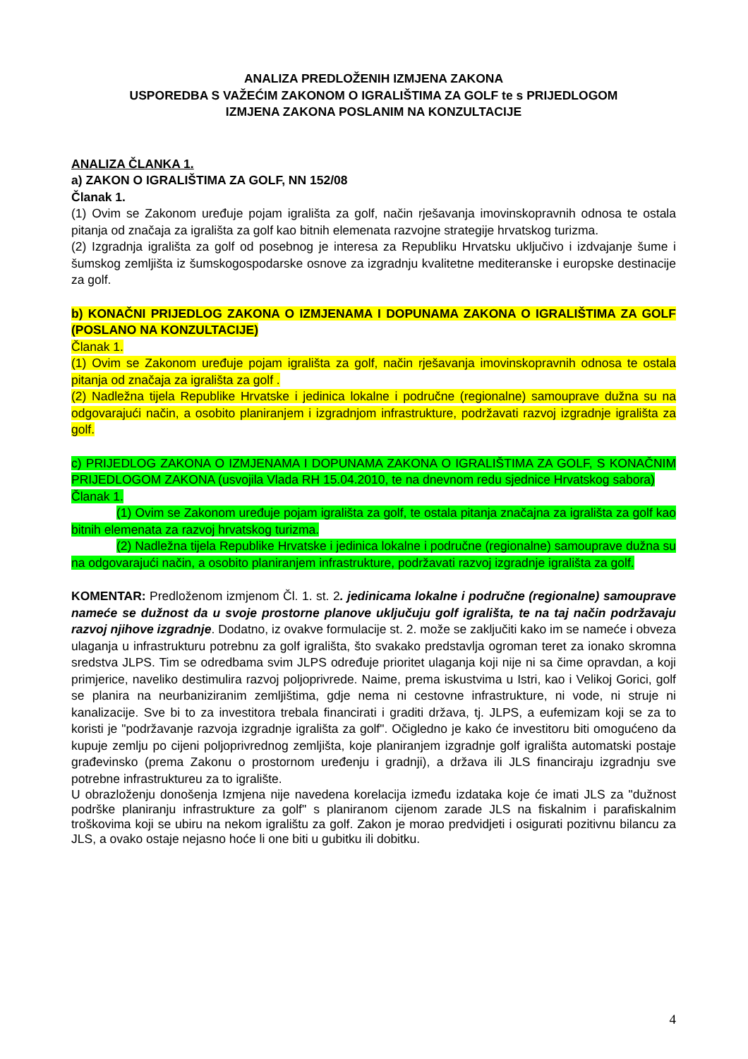ANALIZA PREDLOŽENIH IZMJENA ZAKONA
USPOREDBA S VAŽEĆIM ZAKONOM O IGRALIŠTIMA ZA GOLF te s PRIJEDLOGOM
IZMJENA ZAKONA POSLANIM NA KONZULTACIJE
ANALIZA ČLANKA 1.
a) ZAKON O IGRALIŠTIMA ZA GOLF, NN 152/08
Članak 1.
(1) Ovim se Zakonom uređuje pojam igrališta za golf, način rješavanja imovinskopravnih odnosa te ostala pitanja od značaja za igrališta za golf kao bitnih elemenata razvojne strategije hrvatskog turizma.
(2) Izgradnja igrališta za golf od posebnog je interesa za Republiku Hrvatsku uključivo i izdvajanje šume i šumskog zemljišta iz šumskogospodarske osnove za izgradnju kvalitetne mediteranske i europske destinacije za golf.
b) KONAČNI PRIJEDLOG ZAKONA O IZMJENAMA I DOPUNAMA ZAKONA O IGRALIŠTIMA ZA GOLF (POSLANO NA KONZULTACIJE)
Članak 1.
(1) Ovim se Zakonom uređuje pojam igrališta za golf, način rješavanja imovinskopravnih odnosa te ostala pitanja od značaja za igrališta za golf .
(2) Nadležna tijela Republike Hrvatske i jedinica lokalne i područne (regionalne) samouprave dužna su na odgovarajući način, a osobito planiranjem i izgradnjom infrastrukture, podržavati razvoj izgradnje igrališta za golf.
c) PRIJEDLOG ZAKONA O IZMJENAMA I DOPUNAMA ZAKONA O IGRALIŠTIMA ZA GOLF, S KONAČNIM PRIJEDLOGOM ZAKONA (usvojila Vlada RH 15.04.2010, te na dnevnom redu sjednice Hrvatskog sabora)
Članak 1.
(1) Ovim se Zakonom uređuje pojam igrališta za golf, te ostala pitanja značajna za igrališta za golf kao bitnih elemenata za razvoj hrvatskog turizma.
(2) Nadležna tijela Republike Hrvatske i jedinica lokalne i područne (regionalne) samouprave dužna su na odgovarajući način, a osobito planiranjem infrastrukture, podržavati razvoj izgradnje igrališta za golf.
KOMENTAR: Predloženom izmjenom Čl. 1. st. 2. jedinicama lokalne i područne (regionalne) samouprave nameće se dužnost da u svoje prostorne planove uključuju golf igrališta, te na taj način podržavaju razvoj njihove izgradnje. Dodatno, iz ovakve formulacije st. 2. može se zaključiti kako im se nameće i obveza ulaganja u infrastrukturu potrebnu za golf igrališta, što svakako predstavlja ogroman teret za ionako skromna sredstva JLPS. Tim se odredbama svim JLPS određuje prioritet ulaganja koji nije ni sa čime opravdan, a koji primjerice, naveliko destimulira razvoj poljoprivrede. Naime, prema iskustvima u Istri, kao i Velikoj Gorici, golf se planira na neurbaniziranim zemljištima, gdje nema ni cestovne infrastrukture, ni vode, ni struje ni kanalizacije. Sve bi to za investitora trebala financirati i graditi država, tj. JLPS, a eufemizam koji se za to koristi je "podržavanje razvoja izgradnje igrališta za golf". Očigledno je kako će investitoru biti omogućeno da kupuje zemlju po cijeni poljoprivrednog zemljišta, koje planiranjem izgradnje golf igrališta automatski postaje građevinsko (prema Zakonu o prostornom uređenju i gradnji), a država ili JLS financiraju izgradnju sve potrebne infrastruktureu za to igralište.
U obrazloženju donošenja Izmjena nije navedena korelacija između izdataka koje će imati JLS za "dužnost podrške planiranju infrastrukture za golf" s planiranom cijenom zarade JLS na fiskalnim i parafiskalnim troškovima koji se ubiru na nekom igralištu za golf. Zakon je morao predvidjeti i osigurati pozitivnu bilancu za JLS, a ovako ostaje nejasno hoće li one biti u gubitku ili dobitku.
4